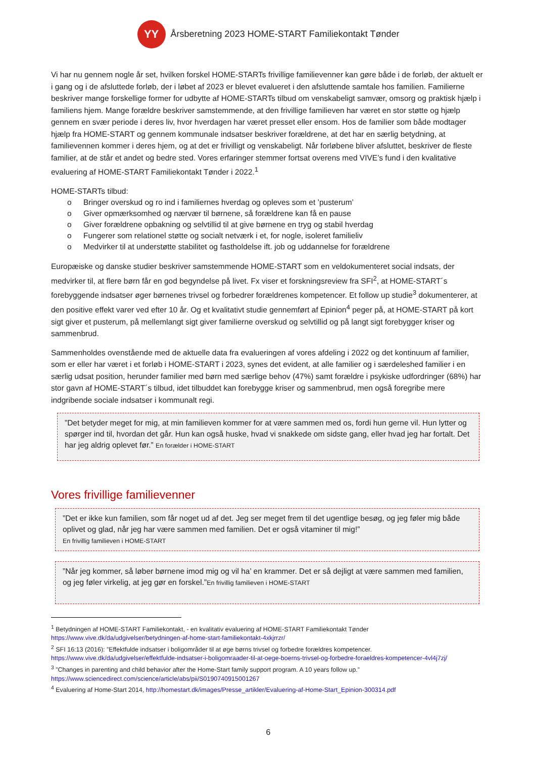YY
Årsberetning 2023 HOME-START Familiekontakt Tønder
Vi har nu gennem nogle år set, hvilken forskel HOME-STARTs frivillige familievenner kan gøre både i de forløb, der aktuelt er i gang og i de afsluttede forløb, der i løbet af 2023 er blevet evalueret i den afsluttende samtale hos familien. Familierne beskriver mange forskellige former for udbytte af HOME-STARTs tilbud om venskabeligt samvær, omsorg og praktisk hjælp i familiens hjem. Mange forældre beskriver samstemmende, at den frivillige familieven har været en stor støtte og hjælp gennem en svær periode i deres liv, hvor hverdagen har været presset eller ensom. Hos de familier som både modtager hjælp fra HOME-START og gennem kommunale indsatser beskriver forældrene, at det har en særlig betydning, at familievennen kommer i deres hjem, og at det er frivilligt og venskabeligt. Når forløbene bliver afsluttet, beskriver de fleste familier, at de står et andet og bedre sted. Vores erfaringer stemmer fortsat overens med VIVE’s fund i den kvalitative evaluering af HOME-START Familiekontakt Tønder i 2022.<sup>1</sup>
HOME-STARTs tilbud:
o Bringer overskud og ro ind i familiernes hverdag og opleves som et ’pusterum’
o Giver opmærksomhed og nærvær til børnene, så forældrene kan få en pause
o Giver forældrene opbakning og selvtillid til at give børnene en tryg og stabil hverdag
o Fungerer som relationel støtte og socialt netværk i et, for nogle, isoleret familieliv
o Medvirker til at understøtte stabilitet og fastholdelse ift. job og uddannelse for forældrene
Europæiske og danske studier beskriver samstemmende HOME-START som en veldokumenteret social indsats, der medvirker til, at flere børn får en god begyndelse på livet. Fx viser et forskningsreview fra SFI<sup>2</sup>, at HOME-START´s forebyggende indsatser øger børnenes trivsel og forbedrer forældrenes kompetencer. Et follow up studie<sup>3</sup> dokumenterer, at den positive effekt varer ved efter 10 år. Og et kvalitativt studie gennemført af Epinion<sup>4</sup> peger på, at HOME-START på kort sigt giver et pusterum, på mellemlangt sigt giver familierne overskud og selvtillid og på langt sigt forebygger kriser og sammenbrud.
Sammenholdes ovenstående med de aktuelle data fra evalueringen af vores afdeling i 2022 og det kontinuum af familier, som er eller har været i et forløb i HOME-START i 2023, synes det evident, at alle familier og i særdeleshed familier i en særlig udsat position, herunder familier med børn med særlige behov (47%) samt forældre i psykiske udfordringer (68%) har stor gavn af HOME-START´s tilbud, idet tilbuddet kan forebygge kriser og sammenbrud, men også foregribe mere indgribende sociale indsatser i kommunalt regi.
”Det betyder meget for mig, at min familieven kommer for at være sammen med os, fordi hun gerne vil. Hun lytter og spørger ind til, hvordan det går. Hun kan også huske, hvad vi snakkede om sidste gang, eller hvad jeg har fortalt. Det har jeg aldrig oplevet før.” En forælder i HOME-START
Vores frivillige familievenner
”Det er ikke kun familien, som får noget ud af det. Jeg ser meget frem til det ugentlige besøg, og jeg føler mig både oplivet og glad, når jeg har være sammen med familien. Det er også vitaminer til mig!”
En frivillig familieven i HOME-START
”Når jeg kommer, så løber børnene imod mig og vil ha’ en krammer. Det er så dejligt at være sammen med familien, og jeg føler virkelig, at jeg gør en forskel.”En frivillig familieven i HOME-START
<sup>1</sup> Betydningen af HOME-START Familiekontakt, - en kvalitativ evaluering af HOME-START Familiekontakt Tønder https://www.vive.dk/da/udgivelser/betydningen-af-home-start-familiekontakt-4xkjrrzr/
<sup>2</sup> SFI 16:13 (2016): ”Effektfulde indsatser i boligområder til at øge børns trivsel og forbedre forældres kompetencer. https://www.vive.dk/da/udgivelser/effektfulde-indsatser-i-boligomraader-til-at-oege-boerns-trivsel-og-forbedre-foraeldres-kompetencer-4vl4j7zj/
<sup>3</sup> ”Changes in parenting and child behavior after the Home-Start family support program. A 10 years follow up.” https://www.sciencedirect.com/science/article/abs/pii/S0190740915001267
<sup>4</sup> Evaluering af Home-Start 2014, http://homestart.dk/images/Presse_artikler/Evaluering-af-Home-Start_Epinion-300314.pdf
6